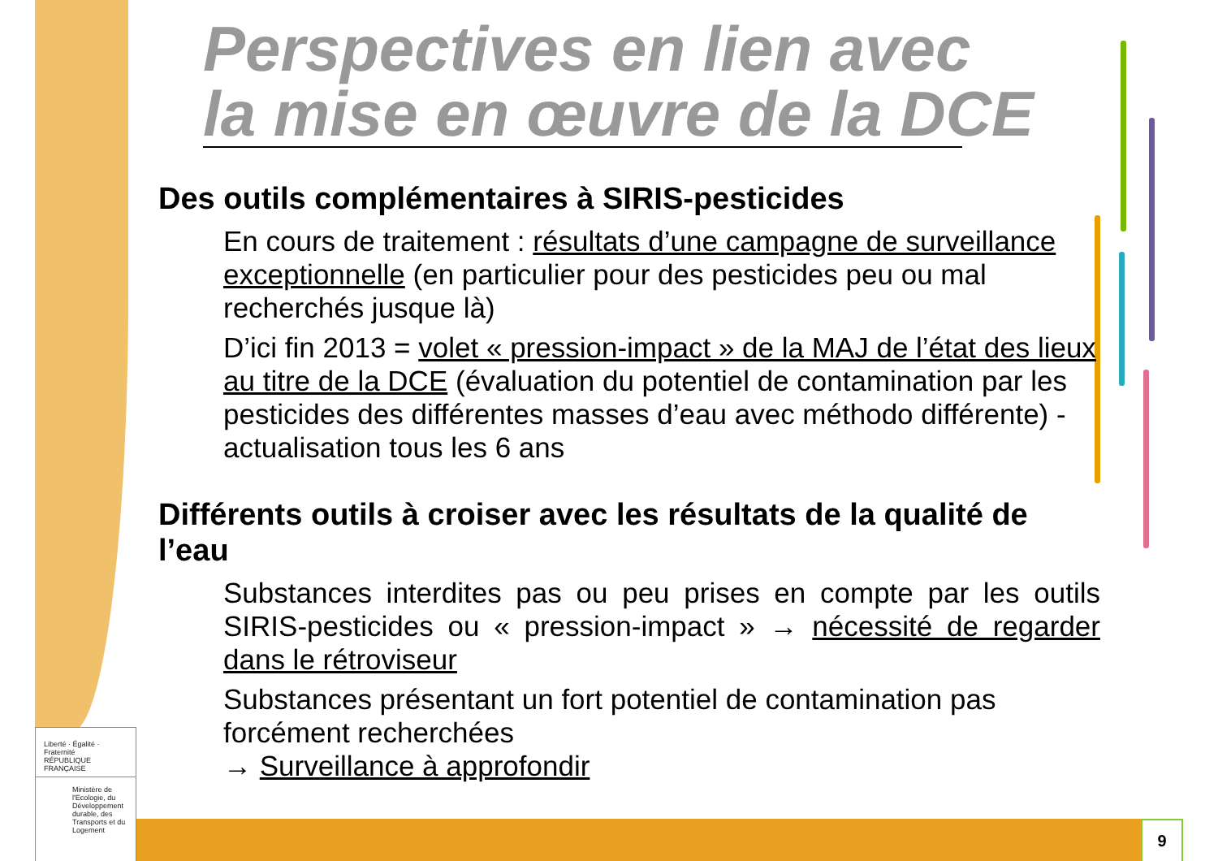Perspectives en lien avec
la mise en œuvre de la DCE
Des outils complémentaires à SIRIS-pesticides
En cours de traitement : résultats d’une campagne de surveillance exceptionnelle (en particulier pour des pesticides peu ou mal recherchés jusque là)
D’ici fin 2013 = volet « pression-impact » de la MAJ de l’état des lieux au titre de la DCE (évaluation du potentiel de contamination par les pesticides des différentes masses d’eau avec méthodo différente) - actualisation tous les 6 ans
Différents outils à croiser avec les résultats de la qualité de l’eau
Substances interdites pas ou peu prises en compte par les outils SIRIS-pesticides ou « pression-impact » → nécessité de regarder dans le rétroviseur
Substances présentant un fort potentiel de contamination pas forcément recherchées
→ Surveillance à approfondir
Liberté · Égalité · Fraternité
RÉPUBLIQUE FRANÇAISE
Ministère de l'Ecologie, du Développement durable, des Transports et du Logement
9